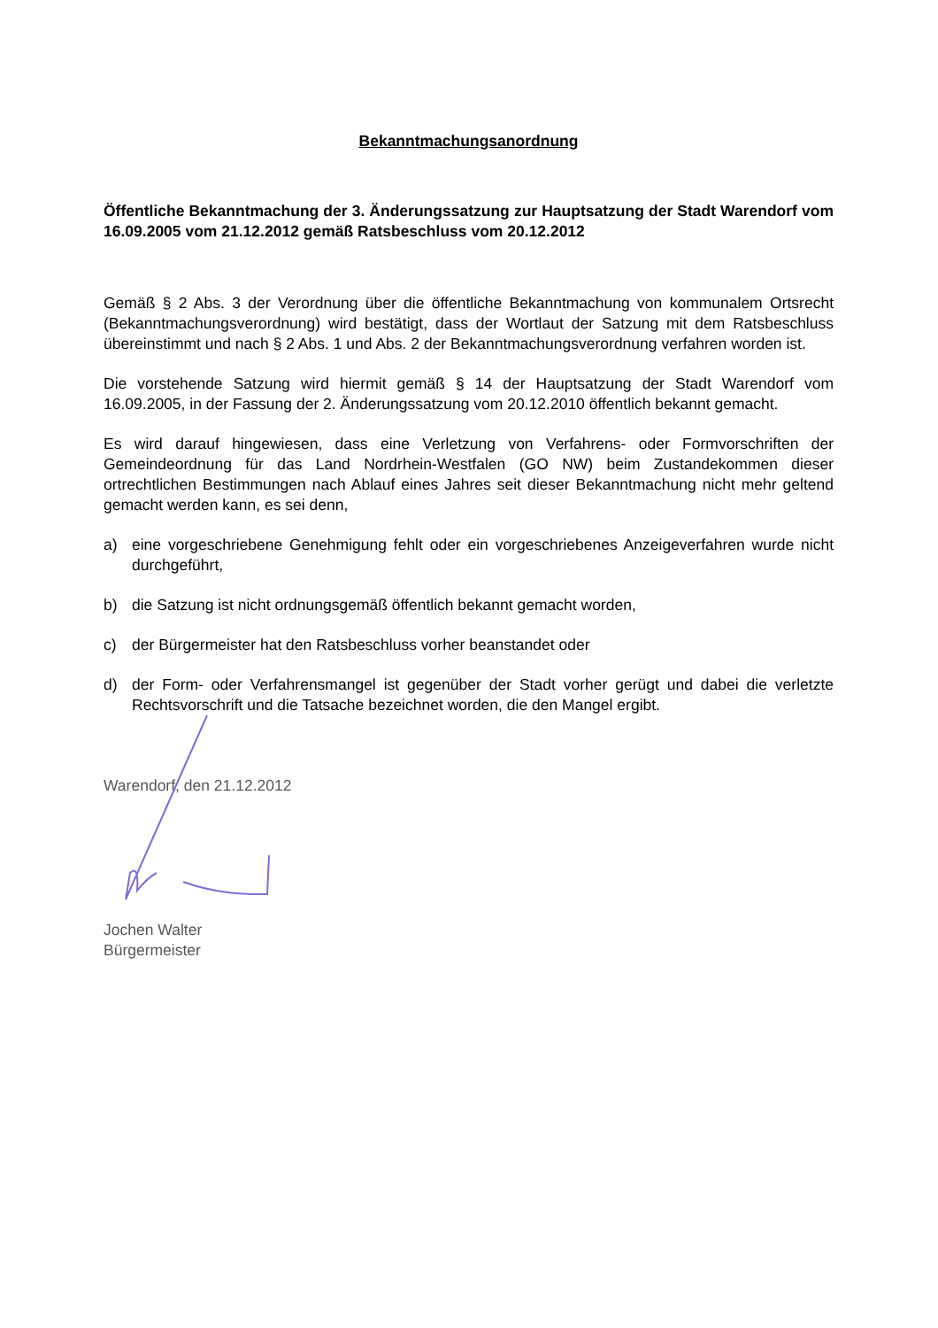Bekanntmachungsanordnung
Öffentliche Bekanntmachung der 3. Änderungssatzung zur Hauptsatzung der Stadt Warendorf vom 16.09.2005 vom 21.12.2012 gemäß Ratsbeschluss vom 20.12.2012
Gemäß § 2 Abs. 3 der Verordnung über die öffentliche Bekanntmachung von kommunalem Ortsrecht (Bekanntmachungsverordnung) wird bestätigt, dass der Wortlaut der Satzung mit dem Ratsbeschluss übereinstimmt und nach § 2 Abs. 1 und Abs. 2 der Bekanntmachungsverordnung verfahren worden ist.
Die vorstehende Satzung wird hiermit gemäß § 14 der Hauptsatzung der Stadt Warendorf vom 16.09.2005, in der Fassung der 2. Änderungssatzung vom 20.12.2010 öffentlich bekannt gemacht.
Es wird darauf hingewiesen, dass eine Verletzung von Verfahrens- oder Formvorschriften der Gemeindeordnung für das Land Nordrhein-Westfalen (GO NW) beim Zustandekommen dieser ortrechtlichen Bestimmungen nach Ablauf eines Jahres seit dieser Bekanntmachung nicht mehr geltend gemacht werden kann, es sei denn,
a) eine vorgeschriebene Genehmigung fehlt oder ein vorgeschriebenes Anzeigeverfahren wurde nicht durchgeführt,
b) die Satzung ist nicht ordnungsgemäß öffentlich bekannt gemacht worden,
c) der Bürgermeister hat den Ratsbeschluss vorher beanstandet oder
d) der Form- oder Verfahrensmangel ist gegenüber der Stadt vorher gerügt und dabei die verletzte Rechtsvorschrift und die Tatsache bezeichnet worden, die den Mangel ergibt.
Warendorf, den 21.12.2012
Jochen Walter
Bürgermeister